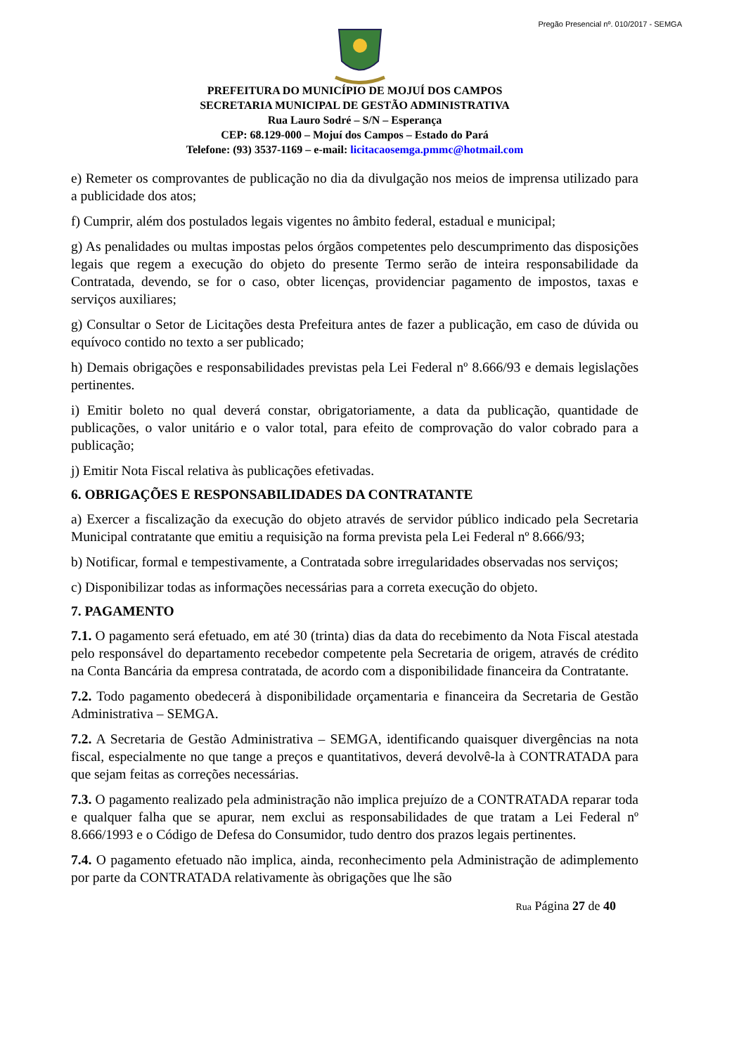Pregão Presencial nº. 010/2017 - SEMGA
PREFEITURA DO MUNICÍPIO DE MOJUÍ DOS CAMPOS
SECRETARIA MUNICIPAL DE GESTÃO ADMINISTRATIVA
Rua Lauro Sodré – S/N – Esperança
CEP: 68.129-000 – Mojuí dos Campos – Estado do Pará
Telefone: (93) 3537-1169 – e-mail: licitacaosemga.pmmc@hotmail.com
e) Remeter os comprovantes de publicação no dia da divulgação nos meios de imprensa utilizado para a publicidade dos atos;
f) Cumprir, além dos postulados legais vigentes no âmbito federal, estadual e municipal;
g) As penalidades ou multas impostas pelos órgãos competentes pelo descumprimento das disposições legais que regem a execução do objeto do presente Termo serão de inteira responsabilidade da Contratada, devendo, se for o caso, obter licenças, providenciar pagamento de impostos, taxas e serviços auxiliares;
g) Consultar o Setor de Licitações desta Prefeitura antes de fazer a publicação, em caso de dúvida ou equívoco contido no texto a ser publicado;
h) Demais obrigações e responsabilidades previstas pela Lei Federal nº 8.666/93 e demais legislações pertinentes.
i) Emitir boleto no qual deverá constar, obrigatoriamente, a data da publicação, quantidade de publicações, o valor unitário e o valor total, para efeito de comprovação do valor cobrado para a publicação;
j) Emitir Nota Fiscal relativa às publicações efetivadas.
6. OBRIGAÇÕES E RESPONSABILIDADES DA CONTRATANTE
a) Exercer a fiscalização da execução do objeto através de servidor público indicado pela Secretaria Municipal contratante que emitiu a requisição na forma prevista pela Lei Federal nº 8.666/93;
b) Notificar, formal e tempestivamente, a Contratada sobre irregularidades observadas nos serviços;
c) Disponibilizar todas as informações necessárias para a correta execução do objeto.
7. PAGAMENTO
7.1. O pagamento será efetuado, em até 30 (trinta) dias da data do recebimento da Nota Fiscal atestada pelo responsável do departamento recebedor competente pela Secretaria de origem, através de crédito na Conta Bancária da empresa contratada, de acordo com a disponibilidade financeira da Contratante.
7.2. Todo pagamento obedecerá à disponibilidade orçamentaria e financeira da Secretaria de Gestão Administrativa – SEMGA.
7.2. A Secretaria de Gestão Administrativa – SEMGA, identificando quaisquer divergências na nota fiscal, especialmente no que tange a preços e quantitativos, deverá devolvê-la à CONTRATADA para que sejam feitas as correções necessárias.
7.3. O pagamento realizado pela administração não implica prejuízo de a CONTRATADA reparar toda e qualquer falha que se apurar, nem exclui as responsabilidades de que tratam a Lei Federal nº 8.666/1993 e o Código de Defesa do Consumidor, tudo dentro dos prazos legais pertinentes.
7.4. O pagamento efetuado não implica, ainda, reconhecimento pela Administração de adimplemento por parte da CONTRATADA relativamente às obrigações que lhe são
Rua Página 27 de 40